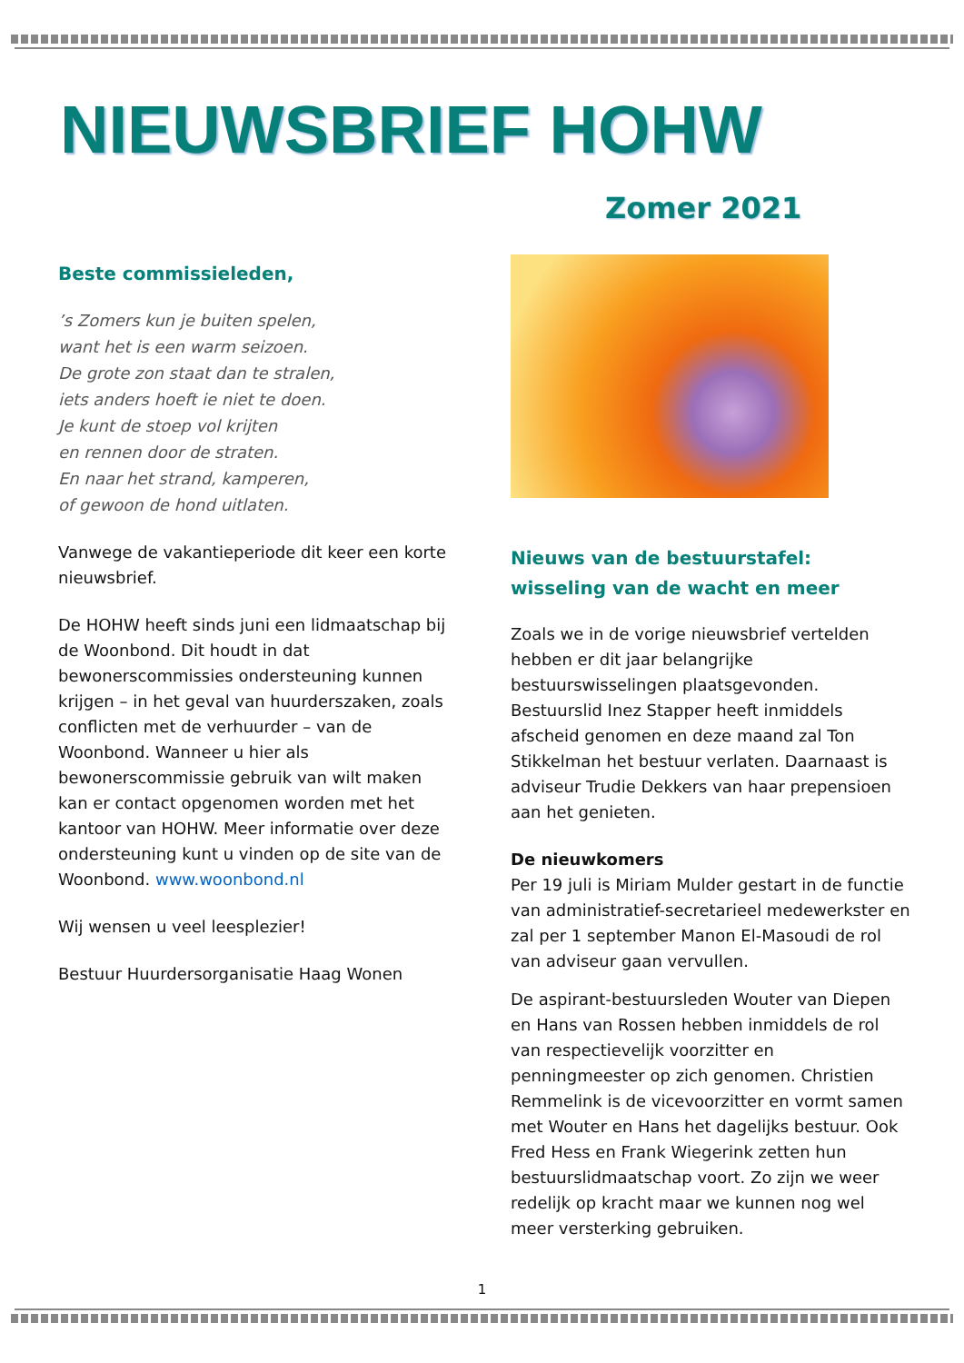NIEUWSBRIEF HOHW
Zomer 2021
Beste commissieleden,
’s Zomers kun je buiten spelen,
want het is een warm seizoen.
De grote zon staat dan te stralen,
iets anders hoeft ie niet te doen.
Je kunt de stoep vol krijten
en rennen door de straten.
En naar het strand, kamperen,
of gewoon de hond uitlaten.
Vanwege de vakantieperiode dit keer een korte nieuwsbrief.
De HOHW heeft sinds juni een lidmaatschap bij de Woonbond. Dit houdt in dat bewonerscommissies ondersteuning kunnen krijgen – in het geval van huurderszaken, zoals conflicten met de verhuurder – van de Woonbond. Wanneer u hier als bewonerscommissie gebruik van wilt maken kan er contact opgenomen worden met het kantoor van HOHW. Meer informatie over deze ondersteuning kunt u vinden op de site van de Woonbond. www.woonbond.nl
Wij wensen u veel leesplezier!
Bestuur Huurdersorganisatie Haag Wonen
Nieuws van de bestuurstafel: wisseling van de wacht en meer
Zoals we in de vorige nieuwsbrief vertelden hebben er dit jaar belangrijke bestuurswisselingen plaatsgevonden. Bestuurslid Inez Stapper heeft inmiddels afscheid genomen en deze maand zal Ton Stikkelman het bestuur verlaten. Daarnaast is adviseur Trudie Dekkers van haar prepensioen aan het genieten.
De nieuwkomers
Per 19 juli is Miriam Mulder gestart in de functie van administratief-secretarieel medewerkster en zal per 1 september Manon El-Masoudi de rol van adviseur gaan vervullen.
De aspirant-bestuursleden Wouter van Diepen en Hans van Rossen hebben inmiddels de rol van respectievelijk voorzitter en penningmeester op zich genomen. Christien Remmelink is de vicevoorzitter en vormt samen met Wouter en Hans het dagelijks bestuur. Ook Fred Hess en Frank Wiegerink zetten hun bestuurslidmaatschap voort. Zo zijn we weer redelijk op kracht maar we kunnen nog wel meer versterking gebruiken.
1